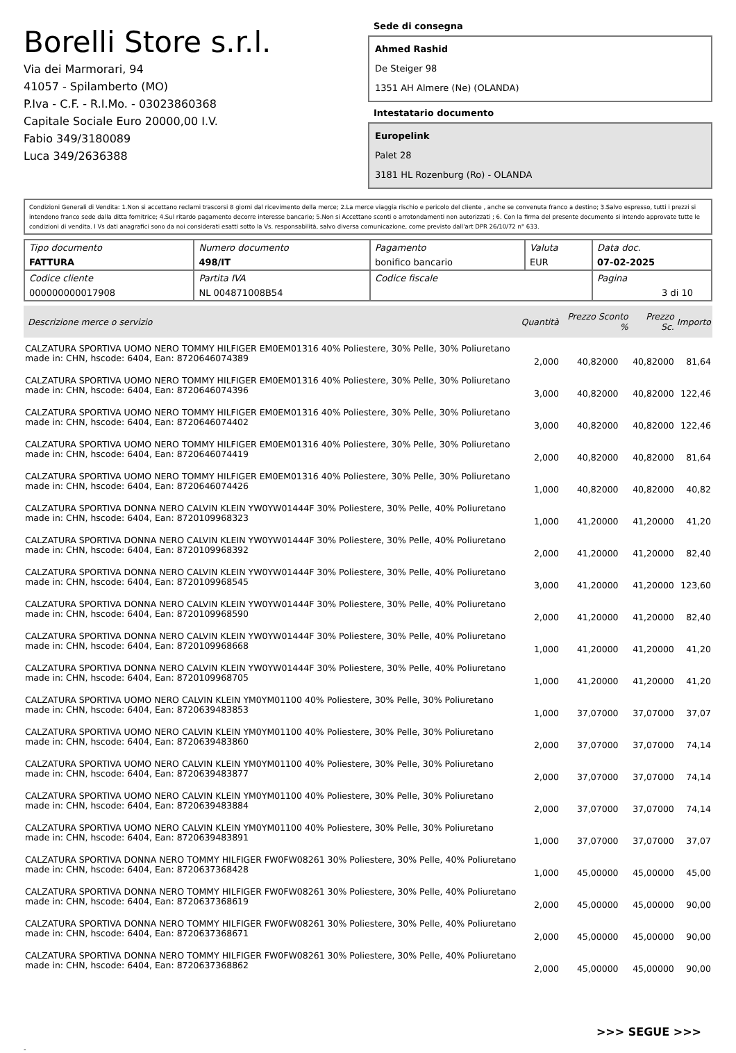Borelli Store s.r.l.
Via dei Marmorari, 94
41057 - Spilamberto (MO)
P.Iva - C.F. - R.I.Mo. - 03023860368
Capitale Sociale Euro 20000,00 I.V.
Fabio 349/3180089
Luca 349/2636388
Sede di consegna
Ahmed Rashid
De Steiger 98
1351 AH Almere (Ne) (OLANDA)
Intestatario documento
Europelink
Palet 28
3181 HL Rozenburg (Ro) - OLANDA
Condizioni Generali di Vendita: 1.Non si accettano reclami trascorsi 8 giorni dal ricevimento della merce; 2.La merce viaggia rischio e pericolo del cliente , anche se convenuta franco a destino; 3.Salvo espresso, tutti i prezzi si intendono franco sede dalla ditta fornitrice; 4.Sul ritardo pagamento decorre interesse bancario; 5.Non si Accettano sconti o arrotondamenti non autorizzati ; 6. Con la firma del presente documento si intendo approvate tutte le condizioni di vendita. I Vs dati anagrafici sono da noi considerati esatti sotto la Vs. responsabilità, salvo diversa comunicazione, come previsto dall'art DPR 26/10/72 n° 633.
| Tipo documento FATTURA | Numero documento 498/IT | Pagamento bonifico bancario | Valuta EUR | Data doc. 07-02-2025 |
| Codice cliente 000000000017908 | Partita IVA NL 004871008B54 | Codice fiscale | | Pagina 3 di 10 |
| Descrizione merce o servizio | Quantità | Prezzo Sconto % | Prezzo Sc. | Importo |
| --- | --- | --- | --- | --- |
| CALZATURA SPORTIVA UOMO NERO TOMMY HILFIGER EM0EM01316 40% Poliestere, 30% Pelle, 30% Poliuretano made in: CHN, hscode: 6404, Ean: 8720646074389 | 2,000 | 40,82000 | 40,82000 | 81,64 |
| CALZATURA SPORTIVA UOMO NERO TOMMY HILFIGER EM0EM01316 40% Poliestere, 30% Pelle, 30% Poliuretano made in: CHN, hscode: 6404, Ean: 8720646074396 | 3,000 | 40,82000 | 40,82000 | 122,46 |
| CALZATURA SPORTIVA UOMO NERO TOMMY HILFIGER EM0EM01316 40% Poliestere, 30% Pelle, 30% Poliuretano made in: CHN, hscode: 6404, Ean: 8720646074402 | 3,000 | 40,82000 | 40,82000 | 122,46 |
| CALZATURA SPORTIVA UOMO NERO TOMMY HILFIGER EM0EM01316 40% Poliestere, 30% Pelle, 30% Poliuretano made in: CHN, hscode: 6404, Ean: 8720646074419 | 2,000 | 40,82000 | 40,82000 | 81,64 |
| CALZATURA SPORTIVA UOMO NERO TOMMY HILFIGER EM0EM01316 40% Poliestere, 30% Pelle, 30% Poliuretano made in: CHN, hscode: 6404, Ean: 8720646074426 | 1,000 | 40,82000 | 40,82000 | 40,82 |
| CALZATURA SPORTIVA DONNA NERO CALVIN KLEIN YW0YW01444F 30% Poliestere, 30% Pelle, 40% Poliuretano made in: CHN, hscode: 6404, Ean: 8720109968323 | 1,000 | 41,20000 | 41,20000 | 41,20 |
| CALZATURA SPORTIVA DONNA NERO CALVIN KLEIN YW0YW01444F 30% Poliestere, 30% Pelle, 40% Poliuretano made in: CHN, hscode: 6404, Ean: 8720109968392 | 2,000 | 41,20000 | 41,20000 | 82,40 |
| CALZATURA SPORTIVA DONNA NERO CALVIN KLEIN YW0YW01444F 30% Poliestere, 30% Pelle, 40% Poliuretano made in: CHN, hscode: 6404, Ean: 8720109968545 | 3,000 | 41,20000 | 41,20000 | 123,60 |
| CALZATURA SPORTIVA DONNA NERO CALVIN KLEIN YW0YW01444F 30% Poliestere, 30% Pelle, 40% Poliuretano made in: CHN, hscode: 6404, Ean: 8720109968590 | 2,000 | 41,20000 | 41,20000 | 82,40 |
| CALZATURA SPORTIVA DONNA NERO CALVIN KLEIN YW0YW01444F 30% Poliestere, 30% Pelle, 40% Poliuretano made in: CHN, hscode: 6404, Ean: 8720109968668 | 1,000 | 41,20000 | 41,20000 | 41,20 |
| CALZATURA SPORTIVA DONNA NERO CALVIN KLEIN YW0YW01444F 30% Poliestere, 30% Pelle, 40% Poliuretano made in: CHN, hscode: 6404, Ean: 8720109968705 | 1,000 | 41,20000 | 41,20000 | 41,20 |
| CALZATURA SPORTIVA UOMO NERO CALVIN KLEIN YM0YM01100 40% Poliestere, 30% Pelle, 30% Poliuretano made in: CHN, hscode: 6404, Ean: 8720639483853 | 1,000 | 37,07000 | 37,07000 | 37,07 |
| CALZATURA SPORTIVA UOMO NERO CALVIN KLEIN YM0YM01100 40% Poliestere, 30% Pelle, 30% Poliuretano made in: CHN, hscode: 6404, Ean: 8720639483860 | 2,000 | 37,07000 | 37,07000 | 74,14 |
| CALZATURA SPORTIVA UOMO NERO CALVIN KLEIN YM0YM01100 40% Poliestere, 30% Pelle, 30% Poliuretano made in: CHN, hscode: 6404, Ean: 8720639483877 | 2,000 | 37,07000 | 37,07000 | 74,14 |
| CALZATURA SPORTIVA UOMO NERO CALVIN KLEIN YM0YM01100 40% Poliestere, 30% Pelle, 30% Poliuretano made in: CHN, hscode: 6404, Ean: 8720639483884 | 2,000 | 37,07000 | 37,07000 | 74,14 |
| CALZATURA SPORTIVA UOMO NERO CALVIN KLEIN YM0YM01100 40% Poliestere, 30% Pelle, 30% Poliuretano made in: CHN, hscode: 6404, Ean: 8720639483891 | 1,000 | 37,07000 | 37,07000 | 37,07 |
| CALZATURA SPORTIVA DONNA NERO TOMMY HILFIGER FW0FW08261 30% Poliestere, 30% Pelle, 40% Poliuretano made in: CHN, hscode: 6404, Ean: 8720637368428 | 1,000 | 45,00000 | 45,00000 | 45,00 |
| CALZATURA SPORTIVA DONNA NERO TOMMY HILFIGER FW0FW08261 30% Poliestere, 30% Pelle, 40% Poliuretano made in: CHN, hscode: 6404, Ean: 8720637368619 | 2,000 | 45,00000 | 45,00000 | 90,00 |
| CALZATURA SPORTIVA DONNA NERO TOMMY HILFIGER FW0FW08261 30% Poliestere, 30% Pelle, 40% Poliuretano made in: CHN, hscode: 6404, Ean: 8720637368671 | 2,000 | 45,00000 | 45,00000 | 90,00 |
| CALZATURA SPORTIVA DONNA NERO TOMMY HILFIGER FW0FW08261 30% Poliestere, 30% Pelle, 40% Poliuretano made in: CHN, hscode: 6404, Ean: 8720637368862 | 2,000 | 45,00000 | 45,00000 | 90,00 |
>>> SEGUE >>>
-